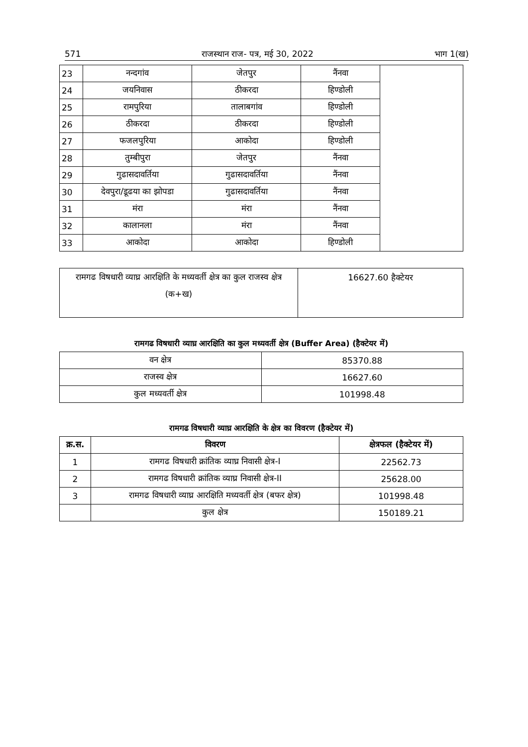571 राजस्थान राज- पत्र, मई 30, 2022 भाग 1(ख)
| 23 | नन्दगांव | जेतपुर | नैंनवा | |
| 24 | जयनिवास | ठीकरदा | हिण्डोली | |
| 25 | रामपुरिया | तालाबगांव | हिण्डोली | |
| 26 | ठीकरदा | ठीकरदा | हिण्डोली | |
| 27 | फजलपुरिया | आकोदा | हिण्डोली | |
| 28 | तुम्बीपुरा | जेतपुर | नैंनवा | |
| 29 | गुढासदावर्तिया | गुढासदावर्तिया | नैंनवा | |
| 30 | देवपुरा/डूढया का झोपडा | गुढासदावर्तिया | नैंनवा | |
| 31 | मंरा | मंरा | नैंनवा | |
| 32 | कालानला | मंरा | नैंनवा | |
| 33 | आकोदा | आकोदा | हिण्डोली | |
| रामगढ विषधारी व्याघ्र आरक्षिति के मध्यवर्ती क्षेत्र का कुल राजस्व क्षेत्र (क+ख) | 16627.60 हैक्टेयर |
रामगढ विषधारी व्याघ्र आरक्षिति का कुल मध्यवर्ती क्षेत्र (Buffer Area) (हैक्टेयर में)
| वन क्षेत्र | 85370.88 |
| राजस्व क्षेत्र | 16627.60 |
| कुल मध्यवर्ती क्षेत्र | 101998.48 |
रामगढ विषधारी व्याघ्र आरक्षिति के क्षेत्र का विवरण (हैक्टेयर में)
| क्र.स. | विवरण | क्षेत्रफल (हैक्टेयर में) |
| --- | --- | --- |
| 1 | रामगढ विषधारी क्रांतिक व्याघ्र निवासी क्षेत्र-I | 22562.73 |
| 2 | रामगढ विषधारी क्रांतिक व्याघ्र निवासी क्षेत्र-II | 25628.00 |
| 3 | रामगढ विषधारी व्याघ्र आरक्षिति मध्यवर्ती क्षेत्र (बफर क्षेत्र) | 101998.48 |
| | कुल क्षेत्र | 150189.21 |